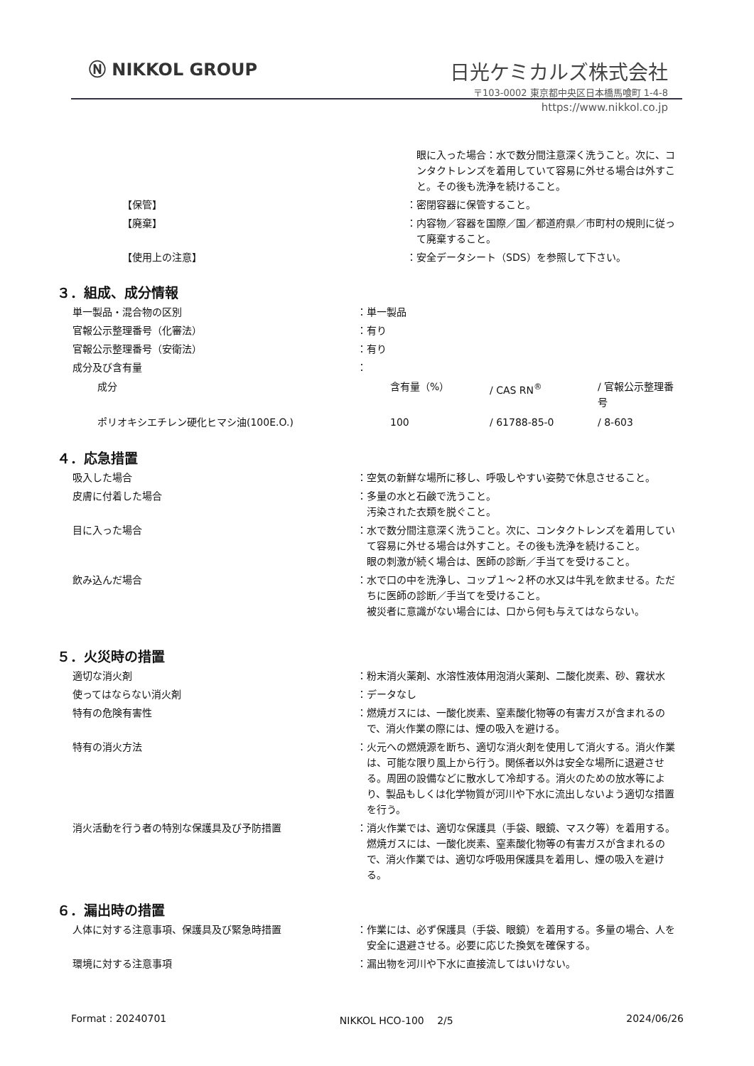Ⓝ NIKKOL GROUP 日光ケミカルズ株式会社
〒103-0002 東京都中央区日本橋馬喰町 1-4-8
https://www.nikkol.co.jp
| | | 眼に入った場合：水で数分間注意深く洗うこと。次に、コンタクトレンズを着用していて容易に外せる場合は外すこと。その後も洗浄を続けること。 |
| 【保管】 | ： | 密閉容器に保管すること。 |
| 【廃棄】 | ： | 内容物／容器を国際／国／都道府県／市町村の規則に従って廃棄すること。 |
| 【使用上の注意】 | ： | 安全データシート（SDS）を参照して下さい。 |
３．組成、成分情報
| 単一製品・混合物の区別 | ： | 単一製品 |
| 官報公示整理番号（化審法） | ： | 有り |
| 官報公示整理番号（安衛法） | ： | 有り |
| 成分及び含有量 | ： | |
| 成分 | 含有量（%） | / CAS RN<sup>®</sup> | / 官報公示整理番号 |
| ポリオキシエチレン硬化ヒマシ油(100E.O.) | 100 | / 61788-85-0 | / 8-603 |
４．応急措置
| 吸入した場合 | ： | 空気の新鮮な場所に移し、呼吸しやすい姿勢で休息させること。 |
| 皮膚に付着した場合 | ： | 多量の水と石鹸で洗うこと。 汚染された衣類を脱ぐこと。 |
| 目に入った場合 | ： | 水で数分間注意深く洗うこと。次に、コンタクトレンズを着用していて容易に外せる場合は外すこと。その後も洗浄を続けること。 眼の刺激が続く場合は、医師の診断／手当てを受けること。 |
| 飲み込んだ場合 | ： | 水で口の中を洗浄し、コップ１～２杯の水又は牛乳を飲ませる。ただちに医師の診断／手当てを受けること。 被災者に意識がない場合には、口から何も与えてはならない。 |
５．火災時の措置
| 適切な消火剤 | ： | 粉末消火薬剤、水溶性液体用泡消火薬剤、二酸化炭素、砂、霧状水 |
| 使ってはならない消火剤 | ： | データなし |
| 特有の危険有害性 | ： | 燃焼ガスには、一酸化炭素、窒素酸化物等の有害ガスが含まれるので、消火作業の際には、煙の吸入を避ける。 |
| 特有の消火方法 | ： | 火元への燃焼源を断ち、適切な消火剤を使用して消火する。消火作業は、可能な限り風上から行う。関係者以外は安全な場所に退避させる。周囲の設備などに散水して冷却する。消火のための放水等により、製品もしくは化学物質が河川や下水に流出しないよう適切な措置を行う。 |
| 消火活動を行う者の特別な保護具及び予防措置 | ： | 消火作業では、適切な保護具（手袋、眼鏡、マスク等）を着用する。燃焼ガスには、一酸化炭素、窒素酸化物等の有害ガスが含まれるので、消火作業では、適切な呼吸用保護具を着用し、煙の吸入を避ける。 |
６．漏出時の措置
| 人体に対する注意事項、保護具及び緊急時措置 | ： | 作業には、必ず保護具（手袋、眼鏡）を着用する。多量の場合、人を安全に退避させる。必要に応じた換気を確保する。 |
| 環境に対する注意事項 | ： | 漏出物を河川や下水に直接流してはいけない。 |
Format : 20240701 NIKKOL HCO-100　 2/5 2024/06/26